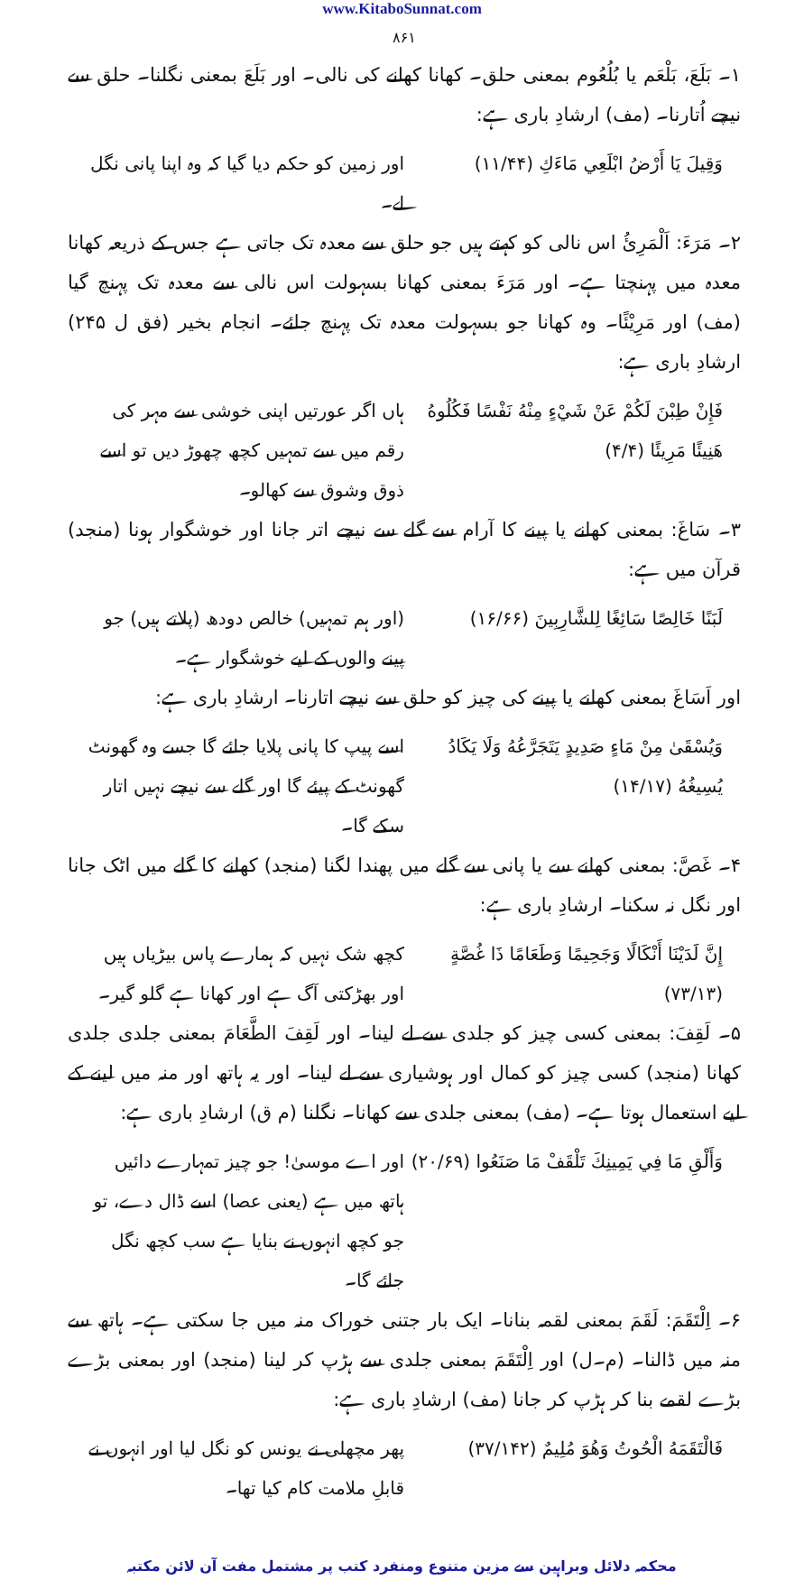www.KitaboSunnat.com
۸۶۱
۱۔ بَلَعَ، بَلْعَم یا بُلُعُوم بمعنی حلق۔ کھانا کھانے کی نالی۔ اور بَلَعَ بمعنی نگلنا۔ حلق سے نیچے اُتارنا۔ (مف) ارشادِ باری ہے:
وَقِيلَ يَا أَرْضُ ابْلَعِي مَاءَكِ (۱۱/۴۴) اور زمین کو حکم دیا گیا کہ وہ اپنا پانی نگل لے۔
۲۔ مَرَءَ: اَلْمَرِئُ اس نالی کو کہتے ہیں جو حلق سے معدہ تک جاتی ہے جس کے ذریعہ کھانا معدہ میں پہنچتا ہے۔ اور مَرَءَ بمعنی کھانا بسہولت اس نالی سے معدہ تک پہنچ گیا (مف) اور مَرِيْئًا۔ وہ کھانا جو بسہولت معدہ تک پہنچ جائے۔ انجام بخیر (فق ل ۲۴۵) ارشادِ باری ہے:
فَإِنْ طِبْنَ لَكُمْ عَنْ شَيْءٍ مِنْهُ نَفْسًا فَكُلُوهُ هَنِيئًا مَرِيئًا (۴/۴) ہاں اگر عورتیں اپنی خوشی سے مہر کی رقم میں سے تمہیں کچھ چھوڑ دیں تو اسے ذوق وشوق سے کھالو۔
۳۔ سَاغَ: بمعنی کھانے یا پینے کا آرام سے گلے سے نیچے اتر جانا اور خوشگوار ہونا (منجد) قرآن میں ہے:
لَبَنًا خَالِصًا سَائِغًا لِلشَّارِبِينَ (۱۶/۶۶) (اور ہم تمہیں) خالص دودھ (پلاتے ہیں) جو پینے والوں کے لیے خوشگوار ہے۔
اور اَسَاغَ بمعنی کھانے یا پینے کی چیز کو حلق سے نیچے اتارنا۔ ارشادِ باری ہے:
وَيُسْقَىٰ مِنْ مَاءٍ صَدِيدٍ يَتَجَرَّعُهُ وَلَا يَكَادُ يُسِيغُهُ (۱۴/۱۷) اسے پیپ کا پانی پلایا جائے گا جسے وہ گھونٹ گھونٹ کے پیئے گا اور گلے سے نیچے نہیں اتار سکے گا۔
۴۔ غَصَّ: بمعنی کھانے سے یا پانی سے گلے میں پھندا لگنا (منجد) کھانے کا گلے میں اٹک جانا اور نگل نہ سکنا۔ ارشادِ باری ہے:
إِنَّ لَدَيْنَا أَنْكَالًا وَجَحِيمًا وَطَعَامًا ذَا غُصَّةٍ (۷۳/۱۳) کچھ شک نہیں کہ ہمارے پاس بیڑیاں ہیں اور بھڑکتی آگ ہے اور کھانا ہے گلو گیر۔
۵۔ لَقِفَ: بمعنی کسی چیز کو جلدی سے لے لینا۔ اور لَقِفَ الطَّعَامَ بمعنی جلدی جلدی کھانا (منجد) کسی چیز کو کمال اور ہوشیاری سے لے لینا۔ اور یہ ہاتھ اور منہ میں لینے کے لیے استعمال ہوتا ہے۔ (مف) بمعنی جلدی سے کھانا۔ نگلنا (م ق) ارشادِ باری ہے:
وَأَلْقِ مَا فِي يَمِينِكَ تَلْقَفْ مَا صَنَعُوا (۲۰/۶۹) اور اے موسیٰ! جو چیز تمہارے دائیں ہاتھ میں ہے (یعنی عصا) اسے ڈال دے، تو جو کچھ انہوں نے بنایا ہے سب کچھ نگل جائے گا۔
۶۔ اِلْتَقَمَ: لَقَمَ بمعنی لقمہ بنانا۔ ایک بار جتنی خوراک منہ میں جا سکتی ہے۔ ہاتھ سے منہ میں ڈالنا۔ (م۔ل) اور اِلْتَقَمَ بمعنی جلدی سے ہڑپ کر لینا (منجد) اور بمعنی بڑے بڑے لقمے بنا کر ہڑپ کر جانا (مف) ارشادِ باری ہے:
فَالْتَقَمَهُ الْحُوتُ وَهُوَ مُلِيمٌ (۳۷/۱۴۲) پھر مچھلی نے یونس کو نگل لیا اور انہوں نے قابلِ ملامت کام کیا تھا۔
محکمہ دلائل وبراہین سے مزین متنوع ومنفرد کتب پر مشتمل مفت آن لائن مکتبہ